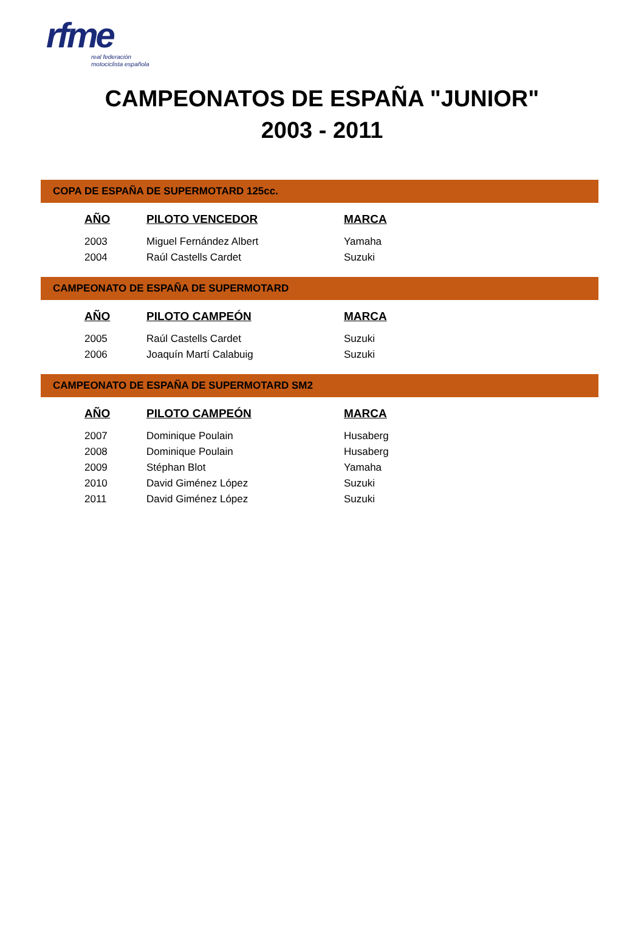rfme
real federación
motociclista española
CAMPEONATOS DE ESPAÑA "JUNIOR"
2003 - 2011
COPA DE ESPAÑA DE SUPERMOTARD 125cc.
| AÑO | PILOTO VENCEDOR | MARCA |
| --- | --- | --- |
| 2003 | Miguel Fernández Albert | Yamaha |
| 2004 | Raúl Castells Cardet | Suzuki |
CAMPEONATO DE ESPAÑA DE SUPERMOTARD
| AÑO | PILOTO CAMPEÓN | MARCA |
| --- | --- | --- |
| 2005 | Raúl Castells Cardet | Suzuki |
| 2006 | Joaquín Martí Calabuig | Suzuki |
CAMPEONATO DE ESPAÑA DE SUPERMOTARD SM2
| AÑO | PILOTO CAMPEÓN | MARCA |
| --- | --- | --- |
| 2007 | Dominique Poulain | Husaberg |
| 2008 | Dominique Poulain | Husaberg |
| 2009 | Stéphan Blot | Yamaha |
| 2010 | David Giménez López | Suzuki |
| 2011 | David Giménez López | Suzuki |